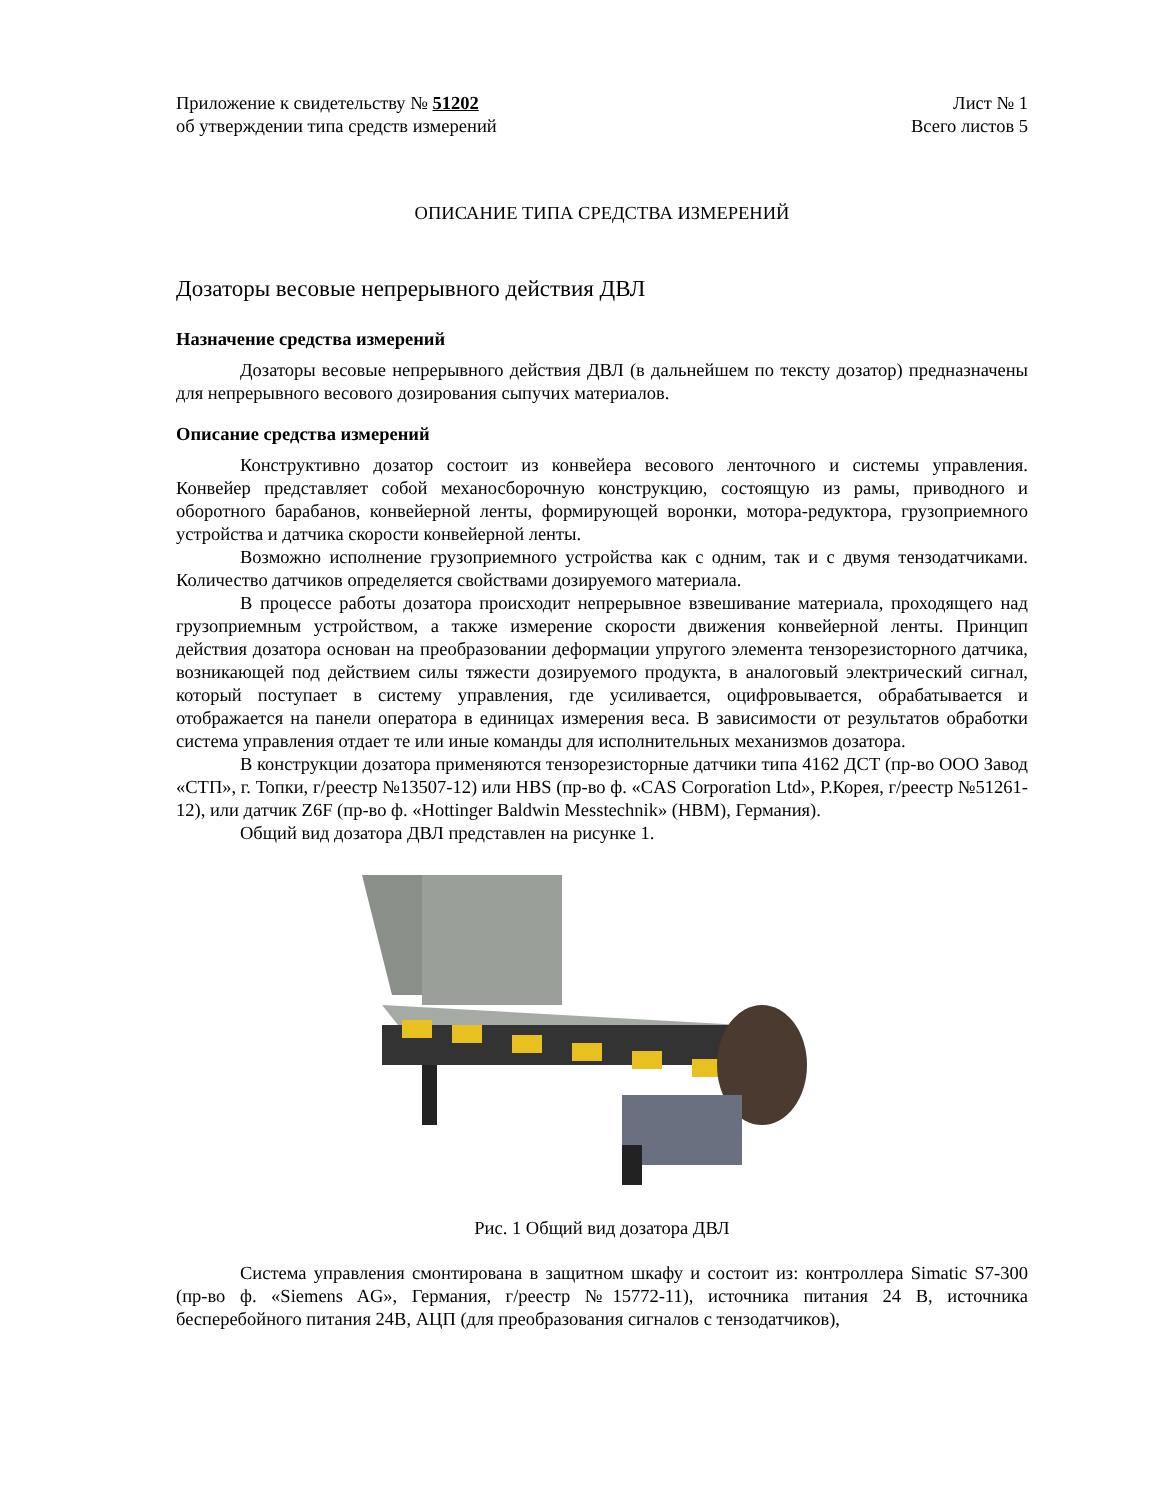Приложение к свидетельству № 51202
об утверждении типа средств измерений
Лист № 1
Всего листов 5
ОПИСАНИЕ ТИПА СРЕДСТВА ИЗМЕРЕНИЙ
Дозаторы весовые непрерывного действия ДВЛ
Назначение средства измерений
Дозаторы весовые непрерывного действия ДВЛ (в дальнейшем по тексту дозатор) предназначены для непрерывного весового дозирования сыпучих материалов.
Описание средства измерений
Конструктивно дозатор состоит из конвейера весового ленточного и системы управления. Конвейер представляет собой механосборочную конструкцию, состоящую из рамы, приводного и оборотного барабанов, конвейерной ленты, формирующей воронки, мотора-редуктора, грузоприемного устройства и датчика скорости конвейерной ленты.
Возможно исполнение грузоприемного устройства как с одним, так и с двумя тензодатчиками. Количество датчиков определяется свойствами дозируемого материала.
В процессе работы дозатора происходит непрерывное взвешивание материала, проходящего над грузоприемным устройством, а также измерение скорости движения конвейерной ленты. Принцип действия дозатора основан на преобразовании деформации упругого элемента тензорезисторного датчика, возникающей под действием силы тяжести дозируемого продукта, в аналоговый электрический сигнал, который поступает в систему управления, где усиливается, оцифровывается, обрабатывается и отображается на панели оператора в единицах измерения веса. В зависимости от результатов обработки система управления отдает те или иные команды для исполнительных механизмов дозатора.
В конструкции дозатора применяются тензорезисторные датчики типа 4162 ДСТ (пр-во ООО Завод «СТП», г. Топки, г/реестр №13507-12) или HBS (пр-во ф. «CAS Corporation Ltd», Р.Корея, г/реестр №51261-12), или датчик Z6F (пр-во ф. «Hottinger Baldwin Messtechnik» (HBM), Германия).
Общий вид дозатора ДВЛ представлен на рисунке 1.
Рис. 1 Общий вид дозатора ДВЛ
Система управления смонтирована в защитном шкафу и состоит из: контроллера Simatic S7-300 (пр-во ф. «Siemens AG», Германия, г/реестр №15772-11), источника питания 24 В, источника бесперебойного питания 24В, АЦП (для преобразования сигналов с тензодатчиков),